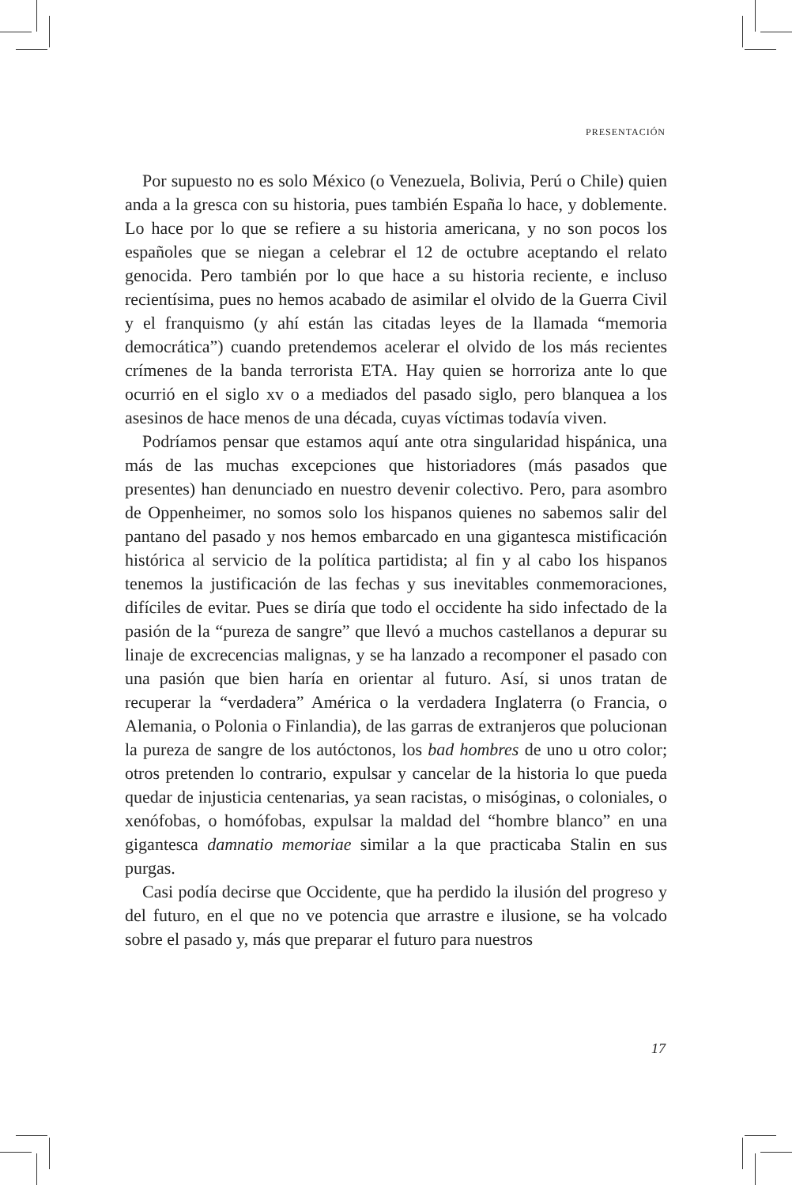PRESENTACIÓN
Por supuesto no es solo México (o Venezuela, Bolivia, Perú o Chile) quien anda a la gresca con su historia, pues también España lo hace, y doblemente. Lo hace por lo que se refiere a su historia americana, y no son pocos los españoles que se niegan a celebrar el 12 de octubre aceptando el relato genocida. Pero también por lo que hace a su historia reciente, e incluso recientísima, pues no hemos acabado de asimilar el olvido de la Guerra Civil y el franquismo (y ahí están las citadas leyes de la llamada “memoria democrática”) cuando pretendemos acelerar el olvido de los más recientes crímenes de la banda terrorista ETA. Hay quien se horroriza ante lo que ocurrió en el siglo xv o a mediados del pasado siglo, pero blanquea a los asesinos de hace menos de una década, cuyas víctimas todavía viven.
Podríamos pensar que estamos aquí ante otra singularidad hispánica, una más de las muchas excepciones que historiadores (más pasados que presentes) han denunciado en nuestro devenir colectivo. Pero, para asombro de Oppenheimer, no somos solo los hispanos quienes no sabemos salir del pantano del pasado y nos hemos embarcado en una gigantesca mistificación histórica al servicio de la política partidista; al fin y al cabo los hispanos tenemos la justificación de las fechas y sus inevitables conmemoraciones, difíciles de evitar. Pues se diría que todo el occidente ha sido infectado de la pasión de la “pureza de sangre” que llevó a muchos castellanos a depurar su linaje de excrecencias malignas, y se ha lanzado a recomponer el pasado con una pasión que bien haría en orientar al futuro. Así, si unos tratan de recuperar la “verdadera” América o la verdadera Inglaterra (o Francia, o Alemania, o Polonia o Finlandia), de las garras de extranjeros que polucionan la pureza de sangre de los autóctonos, los bad hombres de uno u otro color; otros pretenden lo contrario, expulsar y cancelar de la historia lo que pueda quedar de injusticia centenarias, ya sean racistas, o misóginas, o coloniales, o xenófobas, o homófobas, expulsar la maldad del “hombre blanco” en una gigantesca damnatio memoriae similar a la que practicaba Stalin en sus purgas.
Casi podía decirse que Occidente, que ha perdido la ilusión del progreso y del futuro, en el que no ve potencia que arrastre e ilusione, se ha volcado sobre el pasado y, más que preparar el futuro para nuestros
17